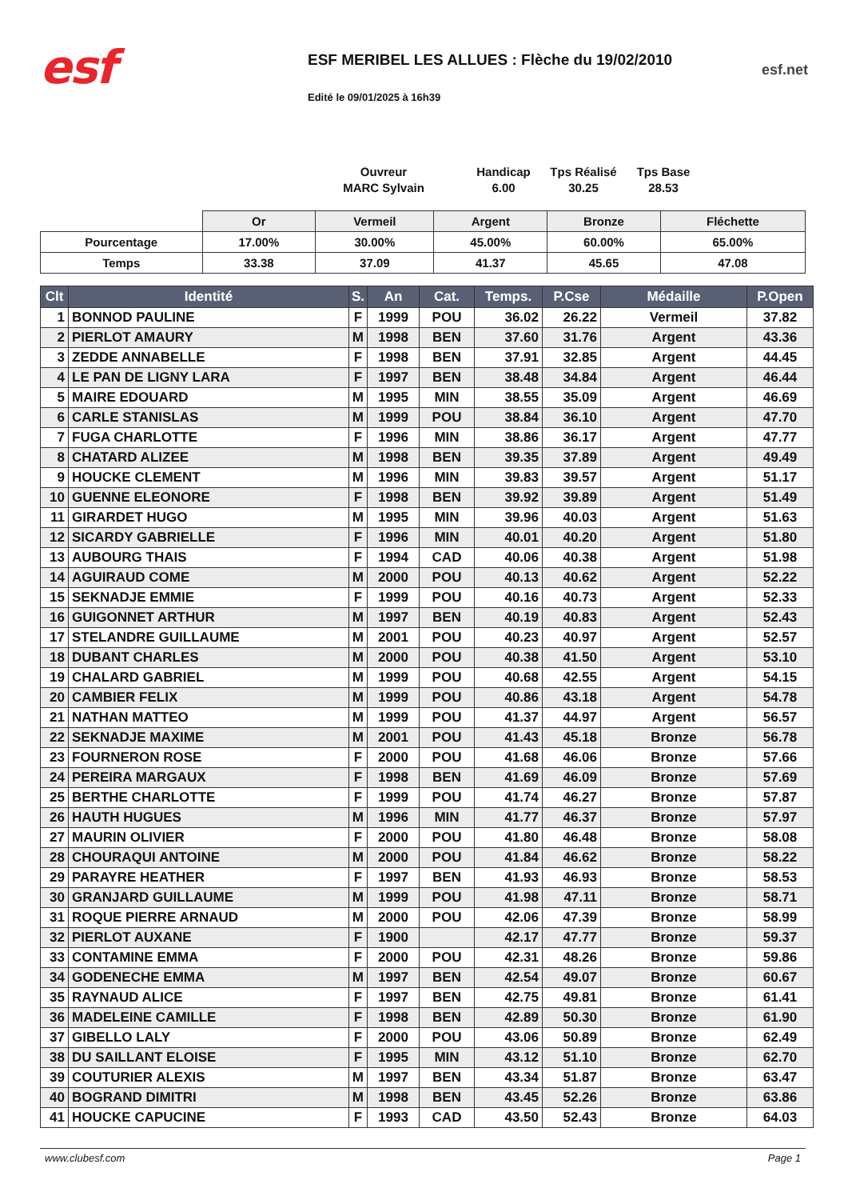esf
ESF MERIBEL LES ALLUES : Flèche du 19/02/2010
Edité le 09/01/2025 à 16h39
esf.net
Ouvreur
MARC Sylvain
Handicap
6.00
Tps Réalisé
30.25
Tps Base
28.53
| | Or | Vermeil | Argent | Bronze | Fléchette |
| Pourcentage | 17.00% | 30.00% | 45.00% | 60.00% | 65.00% |
| Temps | 33.38 | 37.09 | 41.37 | 45.65 | 47.08 |
| Clt | Identité | S. | An | Cat. | Temps. | P.Cse | Médaille | P.Open |
| --- | --- | --- | --- | --- | --- | --- | --- | --- |
| 1 | BONNOD PAULINE | F | 1999 | POU | 36.02 | 26.22 | Vermeil | 37.82 |
| 2 | PIERLOT AMAURY | M | 1998 | BEN | 37.60 | 31.76 | Argent | 43.36 |
| 3 | ZEDDE ANNABELLE | F | 1998 | BEN | 37.91 | 32.85 | Argent | 44.45 |
| 4 | LE PAN DE LIGNY LARA | F | 1997 | BEN | 38.48 | 34.84 | Argent | 46.44 |
| 5 | MAIRE EDOUARD | M | 1995 | MIN | 38.55 | 35.09 | Argent | 46.69 |
| 6 | CARLE STANISLAS | M | 1999 | POU | 38.84 | 36.10 | Argent | 47.70 |
| 7 | FUGA CHARLOTTE | F | 1996 | MIN | 38.86 | 36.17 | Argent | 47.77 |
| 8 | CHATARD ALIZEE | M | 1998 | BEN | 39.35 | 37.89 | Argent | 49.49 |
| 9 | HOUCKE CLEMENT | M | 1996 | MIN | 39.83 | 39.57 | Argent | 51.17 |
| 10 | GUENNE ELEONORE | F | 1998 | BEN | 39.92 | 39.89 | Argent | 51.49 |
| 11 | GIRARDET HUGO | M | 1995 | MIN | 39.96 | 40.03 | Argent | 51.63 |
| 12 | SICARDY GABRIELLE | F | 1996 | MIN | 40.01 | 40.20 | Argent | 51.80 |
| 13 | AUBOURG THAIS | F | 1994 | CAD | 40.06 | 40.38 | Argent | 51.98 |
| 14 | AGUIRAUD COME | M | 2000 | POU | 40.13 | 40.62 | Argent | 52.22 |
| 15 | SEKNADJE EMMIE | F | 1999 | POU | 40.16 | 40.73 | Argent | 52.33 |
| 16 | GUIGONNET ARTHUR | M | 1997 | BEN | 40.19 | 40.83 | Argent | 52.43 |
| 17 | STELANDRE GUILLAUME | M | 2001 | POU | 40.23 | 40.97 | Argent | 52.57 |
| 18 | DUBANT CHARLES | M | 2000 | POU | 40.38 | 41.50 | Argent | 53.10 |
| 19 | CHALARD GABRIEL | M | 1999 | POU | 40.68 | 42.55 | Argent | 54.15 |
| 20 | CAMBIER FELIX | M | 1999 | POU | 40.86 | 43.18 | Argent | 54.78 |
| 21 | NATHAN MATTEO | M | 1999 | POU | 41.37 | 44.97 | Argent | 56.57 |
| 22 | SEKNADJE MAXIME | M | 2001 | POU | 41.43 | 45.18 | Bronze | 56.78 |
| 23 | FOURNERON ROSE | F | 2000 | POU | 41.68 | 46.06 | Bronze | 57.66 |
| 24 | PEREIRA MARGAUX | F | 1998 | BEN | 41.69 | 46.09 | Bronze | 57.69 |
| 25 | BERTHE CHARLOTTE | F | 1999 | POU | 41.74 | 46.27 | Bronze | 57.87 |
| 26 | HAUTH HUGUES | M | 1996 | MIN | 41.77 | 46.37 | Bronze | 57.97 |
| 27 | MAURIN OLIVIER | F | 2000 | POU | 41.80 | 46.48 | Bronze | 58.08 |
| 28 | CHOURAQUI ANTOINE | M | 2000 | POU | 41.84 | 46.62 | Bronze | 58.22 |
| 29 | PARAYRE HEATHER | F | 1997 | BEN | 41.93 | 46.93 | Bronze | 58.53 |
| 30 | GRANJARD GUILLAUME | M | 1999 | POU | 41.98 | 47.11 | Bronze | 58.71 |
| 31 | ROQUE PIERRE ARNAUD | M | 2000 | POU | 42.06 | 47.39 | Bronze | 58.99 |
| 32 | PIERLOT AUXANE | F | 1900 | | 42.17 | 47.77 | Bronze | 59.37 |
| 33 | CONTAMINE EMMA | F | 2000 | POU | 42.31 | 48.26 | Bronze | 59.86 |
| 34 | GODENECHE EMMA | M | 1997 | BEN | 42.54 | 49.07 | Bronze | 60.67 |
| 35 | RAYNAUD ALICE | F | 1997 | BEN | 42.75 | 49.81 | Bronze | 61.41 |
| 36 | MADELEINE CAMILLE | F | 1998 | BEN | 42.89 | 50.30 | Bronze | 61.90 |
| 37 | GIBELLO LALY | F | 2000 | POU | 43.06 | 50.89 | Bronze | 62.49 |
| 38 | DU SAILLANT ELOISE | F | 1995 | MIN | 43.12 | 51.10 | Bronze | 62.70 |
| 39 | COUTURIER ALEXIS | M | 1997 | BEN | 43.34 | 51.87 | Bronze | 63.47 |
| 40 | BOGRAND DIMITRI | M | 1998 | BEN | 43.45 | 52.26 | Bronze | 63.86 |
| 41 | HOUCKE CAPUCINE | F | 1993 | CAD | 43.50 | 52.43 | Bronze | 64.03 |
www.clubesf.com Page 1